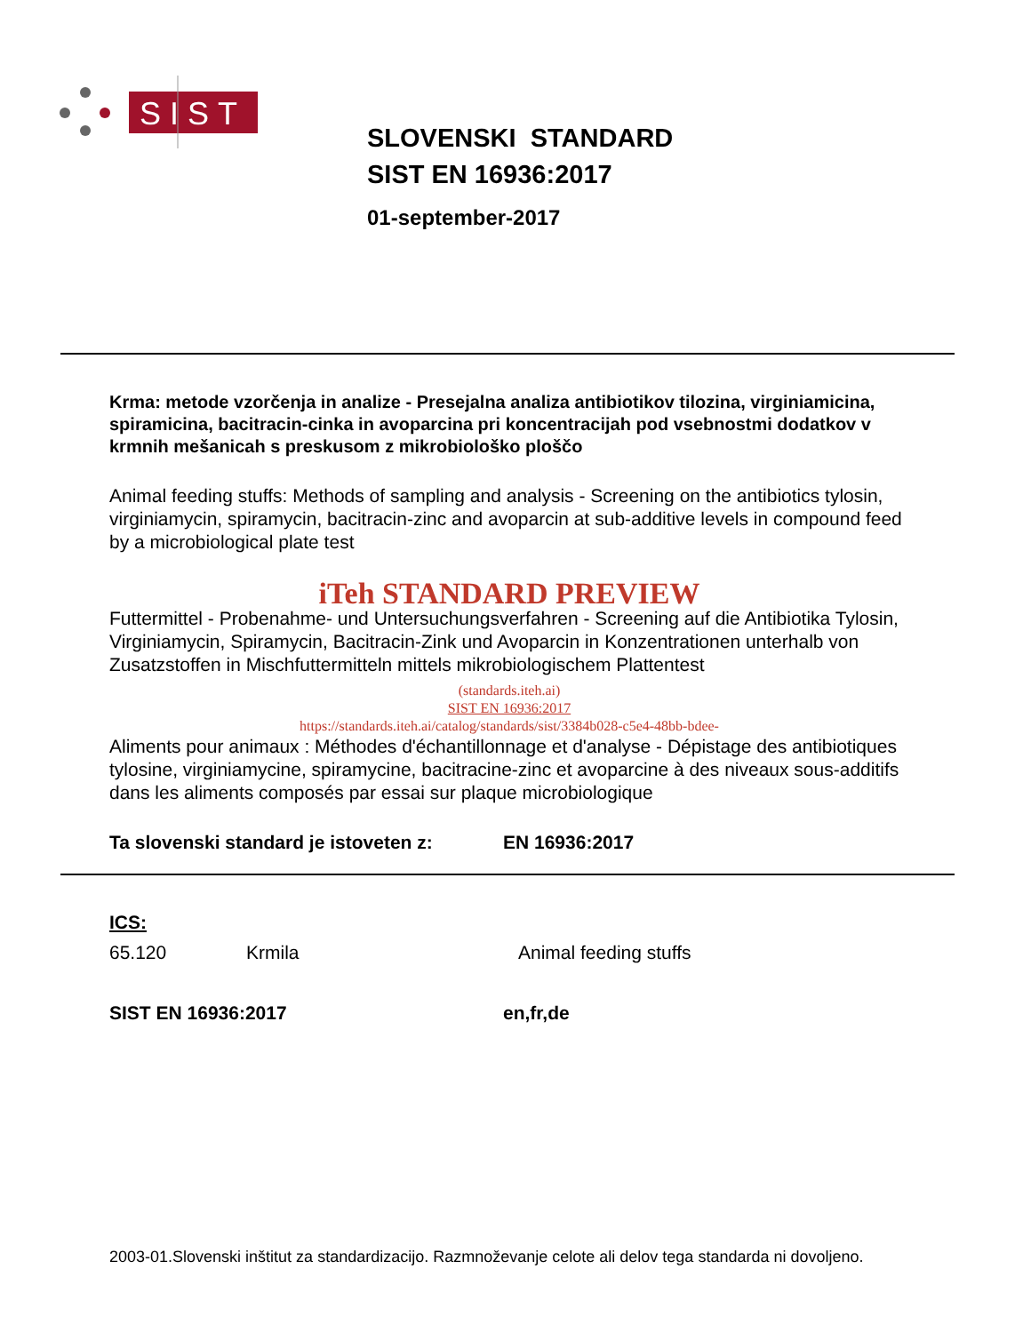SIST
SLOVENSKI STANDARD
SIST EN 16936:2017
01-september-2017
Krma: metode vzorčenja in analize - Presejalna analiza antibiotikov tilozina, virginiamicina, spiramicina, bacitracin-cinka in avoparcina pri koncentracijah pod vsebnostmi dodatkov v krmnih mešanicah s preskusom z mikrobiološko ploščo
Animal feeding stuffs: Methods of sampling and analysis - Screening on the antibiotics tylosin, virginiamycin, spiramycin, bacitracin-zinc and avoparcin at sub-additive levels in compound feed by a microbiological plate test
iTeh STANDARD PREVIEW
Futtermittel - Probenahme- und Untersuchungsverfahren - Screening auf die Antibiotika Tylosin, Virginiamycin, Spiramycin, Bacitracin-Zink und Avoparcin in Konzentrationen unterhalb von Zusatzstoffen in Mischfuttermitteln mittels mikrobiologischem Plattentest
(standards.iteh.ai)
SIST EN 16936:2017
https://standards.iteh.ai/catalog/standards/sist/3384b028-c5e4-48bb-bdee-
Aliments pour animaux : Méthodes d'échantillonnage et d'analyse - Dépistage des antibiotiques tylosine, virginiamycine, spiramycine, bacitracine-zinc et avoparcine à des niveaux sous-additifs dans les aliments composés par essai sur plaque microbiologique
Ta slovenski standard je istoveten z: EN 16936:2017
ICS:
65.120 Krmila Animal feeding stuffs
SIST EN 16936:2017 en,fr,de
2003-01.Slovenski inštitut za standardizacijo. Razmnoževanje celote ali delov tega standarda ni dovoljeno.